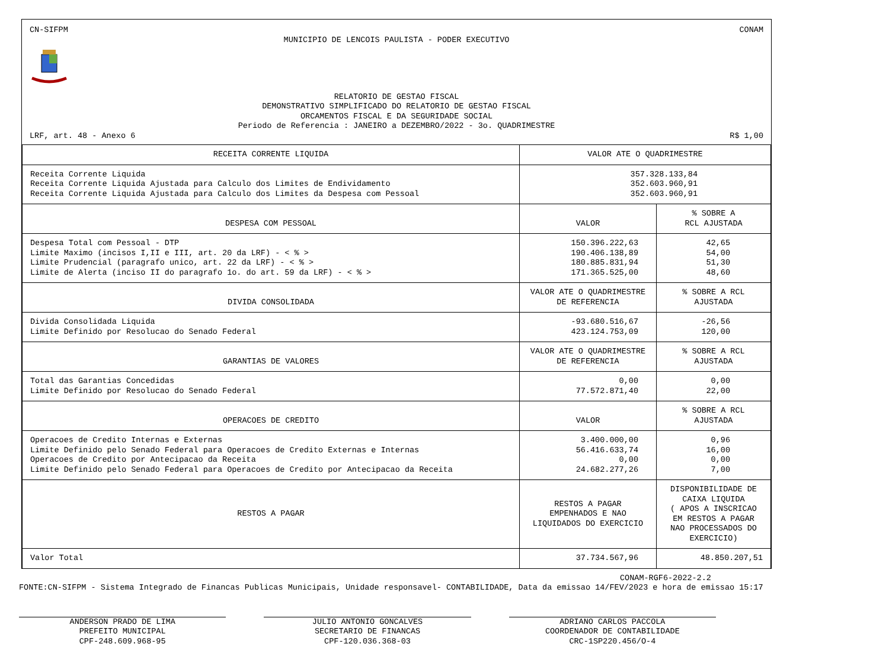CN-SIFPM CONAM
MUNICIPIO DE LENCOIS PAULISTA - PODER EXECUTIVO
RELATORIO DE GESTAO FISCAL
DEMONSTRATIVO SIMPLIFICADO DO RELATORIO DE GESTAO FISCAL
ORCAMENTOS FISCAL E DA SEGURIDADE SOCIAL
Periodo de Referencia : JANEIRO a DEZEMBRO/2022 - 3o. QUADRIMESTRE
LRF, art. 48 - Anexo 6 R$ 1,00
| RECEITA CORRENTE LIQUIDA | VALOR ATE O QUADRIMESTRE | |
| --- | --- | --- |
| Receita Corrente Liquida Receita Corrente Liquida Ajustada para Calculo dos Limites de Endividamento Receita Corrente Liquida Ajustada para Calculo dos Limites da Despesa com Pessoal | 357.328.133,84 352.603.960,91 352.603.960,91 | |
| DESPESA COM PESSOAL | VALOR | % SOBRE A RCL AJUSTADA |
| Despesa Total com Pessoal - DTP Limite Maximo (incisos I,II e III, art. 20 da LRF) - < % > Limite Prudencial (paragrafo unico, art. 22 da LRF) - < % > Limite de Alerta (inciso II do paragrafo 1o. do art. 59 da LRF) - < % > | 150.396.222,63 190.406.138,89 180.885.831,94 171.365.525,00 | 42,65 54,00 51,30 48,60 |
| DIVIDA CONSOLIDADA | VALOR ATE O QUADRIMESTRE DE REFERENCIA | % SOBRE A RCL AJUSTADA |
| Divida Consolidada Liquida Limite Definido por Resolucao do Senado Federal | -93.680.516,67 423.124.753,09 | -26,56 120,00 |
| GARANTIAS DE VALORES | VALOR ATE O QUADRIMESTRE DE REFERENCIA | % SOBRE A RCL AJUSTADA |
| Total das Garantias Concedidas Limite Definido por Resolucao do Senado Federal | 0,00 77.572.871,40 | 0,00 22,00 |
| OPERACOES DE CREDITO | VALOR | % SOBRE A RCL AJUSTADA |
| Operacoes de Credito Internas e Externas Limite Definido pelo Senado Federal para Operacoes de Credito Externas e Internas Operacoes de Credito por Antecipacao da Receita Limite Definido pelo Senado Federal para Operacoes de Credito por Antecipacao da Receita | 3.400.000,00 56.416.633,74 0,00 24.682.277,26 | 0,96 16,00 0,00 7,00 |
| RESTOS A PAGAR | RESTOS A PAGAR EMPENHADOS E NAO LIQUIDADOS DO EXERCICIO | DISPONIBILIDADE DE CAIXA LIQUIDA ( APOS A INSCRICAO EM RESTOS A PAGAR NAO PROCESSADOS DO EXERCICIO) |
| Valor Total | 37.734.567,96 | 48.850.207,51 |
CONAM-RGF6-2022-2.2
FONTE:CN-SIFPM - Sistema Integrado de Financas Publicas Municipais, Unidade responsavel- CONTABILIDADE, Data da emissao 14/FEV/2023 e hora de emissao 15:17
ANDERSON PRADO DE LIMA
PREFEITO MUNICIPAL
CPF-248.609.968-95
JULIO ANTONIO GONCALVES
SECRETARIO DE FINANCAS
CPF-120.036.368-03
ADRIANO CARLOS PACCOLA
COORDENADOR DE CONTABILIDADE
CRC-1SP220.456/O-4